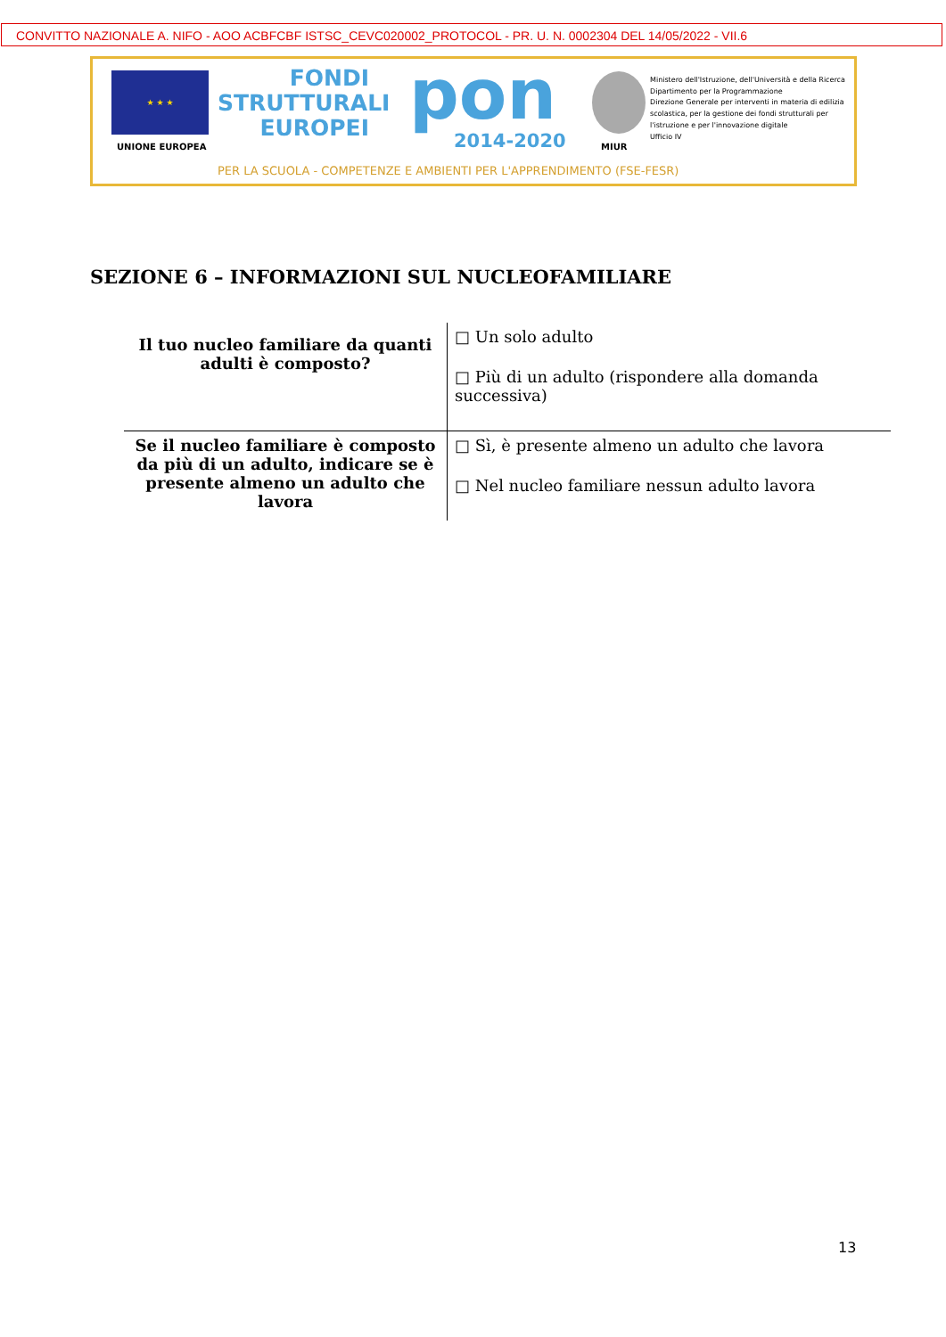CONVITTO NAZIONALE A. NIFO - AOO ACBFCBF ISTSC_CEVC020002_PROTOCOL - PR. U. N. 0002304 DEL 14/05/2022 - VII.6
★ ★ ★
UNIONE EUROPEA
FONDI
STRUTTURALI
EUROPEI
pon
2014-2020 MIUR
Ministero dell'Istruzione, dell'Università e della Ricerca
Dipartimento per la Programmazione
Direzione Generale per interventi in materia di edilizia
scolastica, per la gestione dei fondi strutturali per
l'istruzione e per l'innovazione digitale
Ufficio IV
PER LA SCUOLA - COMPETENZE E AMBIENTI PER L'APPRENDIMENTO (FSE-FESR)
SEZIONE 6 – INFORMAZIONI SUL NUCLEOFAMILIARE
| Il tuo nucleo familiare da quanti adulti è composto? | □ Un solo adulto □ Più di un adulto (rispondere alla domanda successiva) |
| Se il nucleo familiare è composto da più di un adulto, indicare se è presente almeno un adulto che lavora | □ Sì, è presente almeno un adulto che lavora □ Nel nucleo familiare nessun adulto lavora |
13